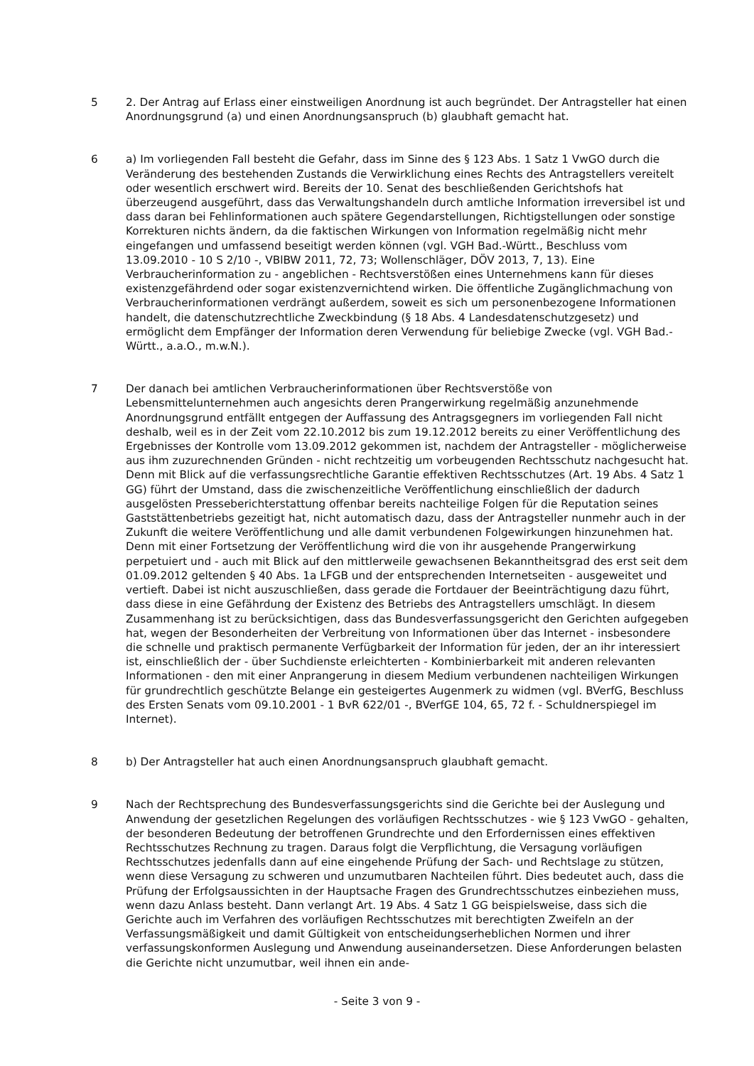5 2. Der Antrag auf Erlass einer einstweiligen Anordnung ist auch begründet. Der Antragsteller hat einen Anordnungsgrund (a) und einen Anordnungsanspruch (b) glaubhaft gemacht hat.
6 a) Im vorliegenden Fall besteht die Gefahr, dass im Sinne des § 123 Abs. 1 Satz 1 VwGO durch die Veränderung des bestehenden Zustands die Verwirklichung eines Rechts des Antragstellers vereitelt oder wesentlich erschwert wird. Bereits der 10. Senat des beschließenden Gerichtshofs hat überzeugend ausgeführt, dass das Verwaltungshandeln durch amtliche Information irreversibel ist und dass daran bei Fehlinformationen auch spätere Gegendarstellungen, Richtigstellungen oder sonstige Korrekturen nichts ändern, da die faktischen Wirkungen von Information regelmäßig nicht mehr eingefangen und umfassend beseitigt werden können (vgl. VGH Bad.-Württ., Beschluss vom 13.09.2010 - 10 S 2/10 -, VBlBW 2011, 72, 73; Wollenschläger, DÖV 2013, 7, 13). Eine Verbraucherinformation zu - angeblichen - Rechtsverstößen eines Unternehmens kann für dieses existenzgefährdend oder sogar existenzvernichtend wirken. Die öffentliche Zugänglichmachung von Verbraucherinformationen verdrängt außerdem, soweit es sich um personenbezogene Informationen handelt, die datenschutzrechtliche Zweckbindung (§ 18 Abs. 4 Landesdatenschutzgesetz) und ermöglicht dem Empfänger der Information deren Verwendung für beliebige Zwecke (vgl. VGH Bad.-Württ., a.a.O., m.w.N.).
7 Der danach bei amtlichen Verbraucherinformationen über Rechtsverstöße von Lebensmittelunternehmen auch angesichts deren Prangerwirkung regelmäßig anzunehmende Anordnungsgrund entfällt entgegen der Auffassung des Antragsgegners im vorliegenden Fall nicht deshalb, weil es in der Zeit vom 22.10.2012 bis zum 19.12.2012 bereits zu einer Veröffentlichung des Ergebnisses der Kontrolle vom 13.09.2012 gekommen ist, nachdem der Antragsteller - möglicherweise aus ihm zuzurechnenden Gründen - nicht rechtzeitig um vorbeugenden Rechtsschutz nachgesucht hat. Denn mit Blick auf die verfassungsrechtliche Garantie effektiven Rechtsschutzes (Art. 19 Abs. 4 Satz 1 GG) führt der Umstand, dass die zwischenzeitliche Veröffentlichung einschließlich der dadurch ausgelösten Presseberichterstattung offenbar bereits nachteilige Folgen für die Reputation seines Gaststättenbetriebs gezeitigt hat, nicht automatisch dazu, dass der Antragsteller nunmehr auch in der Zukunft die weitere Veröffentlichung und alle damit verbundenen Folgewirkungen hinzunehmen hat. Denn mit einer Fortsetzung der Veröffentlichung wird die von ihr ausgehende Prangerwirkung perpetuiert und - auch mit Blick auf den mittlerweile gewachsenen Bekanntheitsgrad des erst seit dem 01.09.2012 geltenden § 40 Abs. 1a LFGB und der entsprechenden Internetseiten - ausgeweitet und vertieft. Dabei ist nicht auszuschließen, dass gerade die Fortdauer der Beeinträchtigung dazu führt, dass diese in eine Gefährdung der Existenz des Betriebs des Antragstellers umschlägt. In diesem Zusammenhang ist zu berücksichtigen, dass das Bundesverfassungsgericht den Gerichten aufgegeben hat, wegen der Besonderheiten der Verbreitung von Informationen über das Internet - insbesondere die schnelle und praktisch permanente Verfügbarkeit der Information für jeden, der an ihr interessiert ist, einschließlich der - über Suchdienste erleichterten - Kombinierbarkeit mit anderen relevanten Informationen - den mit einer Anprangerung in diesem Medium verbundenen nachteiligen Wirkungen für grundrechtlich geschützte Belange ein gesteigertes Augenmerk zu widmen (vgl. BVerfG, Beschluss des Ersten Senats vom 09.10.2001 - 1 BvR 622/01 -, BVerfGE 104, 65, 72 f. - Schuldnerspiegel im Internet).
8 b) Der Antragsteller hat auch einen Anordnungsanspruch glaubhaft gemacht.
9 Nach der Rechtsprechung des Bundesverfassungsgerichts sind die Gerichte bei der Auslegung und Anwendung der gesetzlichen Regelungen des vorläufigen Rechtsschutzes - wie § 123 VwGO - gehalten, der besonderen Bedeutung der betroffenen Grundrechte und den Erfordernissen eines effektiven Rechtsschutzes Rechnung zu tragen. Daraus folgt die Verpflichtung, die Versagung vorläufigen Rechtsschutzes jedenfalls dann auf eine eingehende Prüfung der Sach- und Rechtslage zu stützen, wenn diese Versagung zu schweren und unzumutbaren Nachteilen führt. Dies bedeutet auch, dass die Prüfung der Erfolgsaussichten in der Hauptsache Fragen des Grundrechtsschutzes einbeziehen muss, wenn dazu Anlass besteht. Dann verlangt Art. 19 Abs. 4 Satz 1 GG beispielsweise, dass sich die Gerichte auch im Verfahren des vorläufigen Rechtsschutzes mit berechtigten Zweifeln an der Verfassungsmäßigkeit und damit Gültigkeit von entscheidungserheblichen Normen und ihrer verfassungskonformen Auslegung und Anwendung auseinandersetzen. Diese Anforderungen belasten die Gerichte nicht unzumutbar, weil ihnen ein ande-
- Seite 3 von 9 -